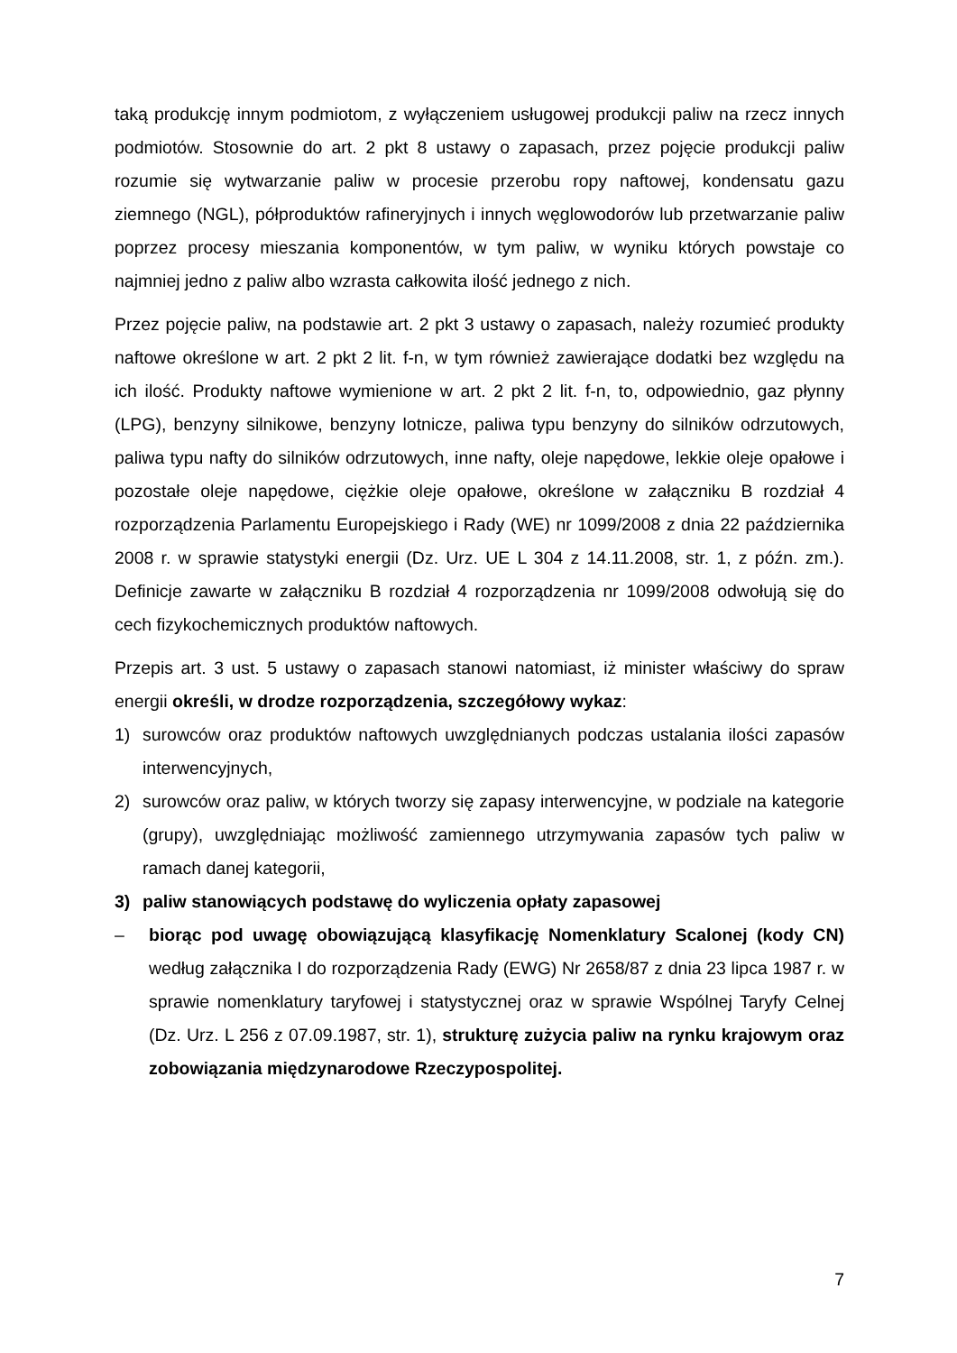taką produkcję innym podmiotom, z wyłączeniem usługowej produkcji paliw na rzecz innych podmiotów. Stosownie do art. 2 pkt 8 ustawy o zapasach, przez pojęcie produkcji paliw rozumie się wytwarzanie paliw w procesie przerobu ropy naftowej, kondensatu gazu ziemnego (NGL), półproduktów rafineryjnych i innych węglowodorów lub przetwarzanie paliw poprzez procesy mieszania komponentów, w tym paliw, w wyniku których powstaje co najmniej jedno z paliw albo wzrasta całkowita ilość jednego z nich.
Przez pojęcie paliw, na podstawie art. 2 pkt 3 ustawy o zapasach, należy rozumieć produkty naftowe określone w art. 2 pkt 2 lit. f-n, w tym również zawierające dodatki bez względu na ich ilość. Produkty naftowe wymienione w art. 2 pkt 2 lit. f-n, to, odpowiednio, gaz płynny (LPG), benzyny silnikowe, benzyny lotnicze, paliwa typu benzyny do silników odrzutowych, paliwa typu nafty do silników odrzutowych, inne nafty, oleje napędowe, lekkie oleje opałowe i pozostałe oleje napędowe, ciężkie oleje opałowe, określone w załączniku B rozdział 4 rozporządzenia Parlamentu Europejskiego i Rady (WE) nr 1099/2008 z dnia 22 października 2008 r. w sprawie statystyki energii (Dz. Urz. UE L 304 z 14.11.2008, str. 1, z późn. zm.). Definicje zawarte w załączniku B rozdział 4 rozporządzenia nr 1099/2008 odwołują się do cech fizykochemicznych produktów naftowych.
Przepis art. 3 ust. 5 ustawy o zapasach stanowi natomiast, iż minister właściwy do spraw energii określi, w drodze rozporządzenia, szczegółowy wykaz:
1) surowców oraz produktów naftowych uwzględnianych podczas ustalania ilości zapasów interwencyjnych,
2) surowców oraz paliw, w których tworzy się zapasy interwencyjne, w podziale na kategorie (grupy), uwzględniając możliwość zamiennego utrzymywania zapasów tych paliw w ramach danej kategorii,
3) paliw stanowiących podstawę do wyliczenia opłaty zapasowej
– biorąc pod uwagę obowiązującą klasyfikację Nomenklatury Scalonej (kody CN) według załącznika I do rozporządzenia Rady (EWG) Nr 2658/87 z dnia 23 lipca 1987 r. w sprawie nomenklatury taryfowej i statystycznej oraz w sprawie Wspólnej Taryfy Celnej (Dz. Urz. L 256 z 07.09.1987, str. 1), strukturę zużycia paliw na rynku krajowym oraz zobowiązania międzynarodowe Rzeczypospolitej.
7